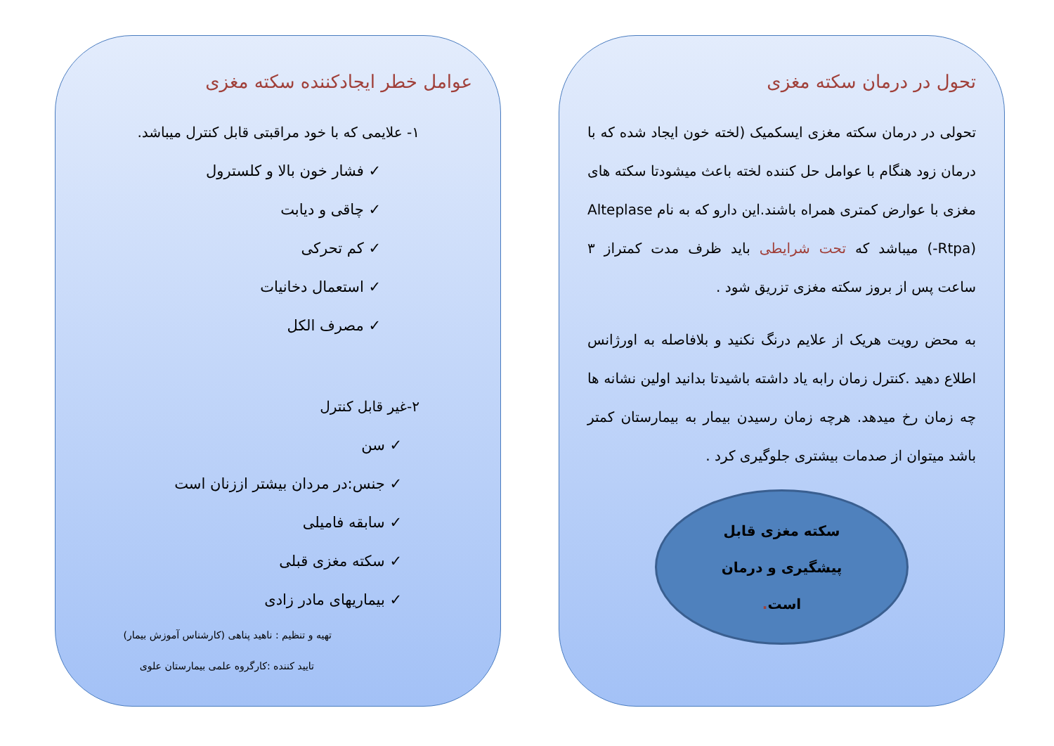تحول در درمان سکته مغزی
تحولی در درمان سکته مغزی ایسکمیک (لخته خون ایجاد شده که با درمان زود هنگام با عوامل حل کننده لخته باعث میشودتا سکته های مغزی با عوارض کمتری همراه باشند.این دارو که به نام Alteplase (-Rtpa) میباشد که تحت شرایطی باید ظرف مدت کمتراز ۳ ساعت پس از بروز سکته مغزی تزریق شود .
به محض رویت هریک از علایم درنگ نکنید و بلافاصله به اورژانس اطلاع دهید .کنترل زمان رابه یاد داشته باشیدتا بدانید اولین نشانه ها چه زمان رخ میدهد. هرچه زمان رسیدن بیمار به بیمارستان کمتر باشد میتوان از صدمات بیشتری جلوگیری کرد .
سکته مغزی قابل
پیشگیری و درمان
است.
عوامل خطر ایجادکننده سکته مغزی
۱- علایمی که با خود مراقبتی قابل کنترل میباشد.
✓ فشار خون بالا و کلسترول
✓ چاقی و دیابت
✓ کم تحرکی
✓ استعمال دخانیات
✓ مصرف الکل
۲-غیر قابل کنترل
✓ سن
✓ جنس:در مردان بیشتر اززنان است
✓ سابقه فامیلی
✓ سکته مغزی قبلی
✓ بیماریهای مادر زادی
تهیه و تنظیم : ناهید پناهی (کارشناس آموزش بیمار)
تایید کننده :کارگروه علمی بیمارستان علوی